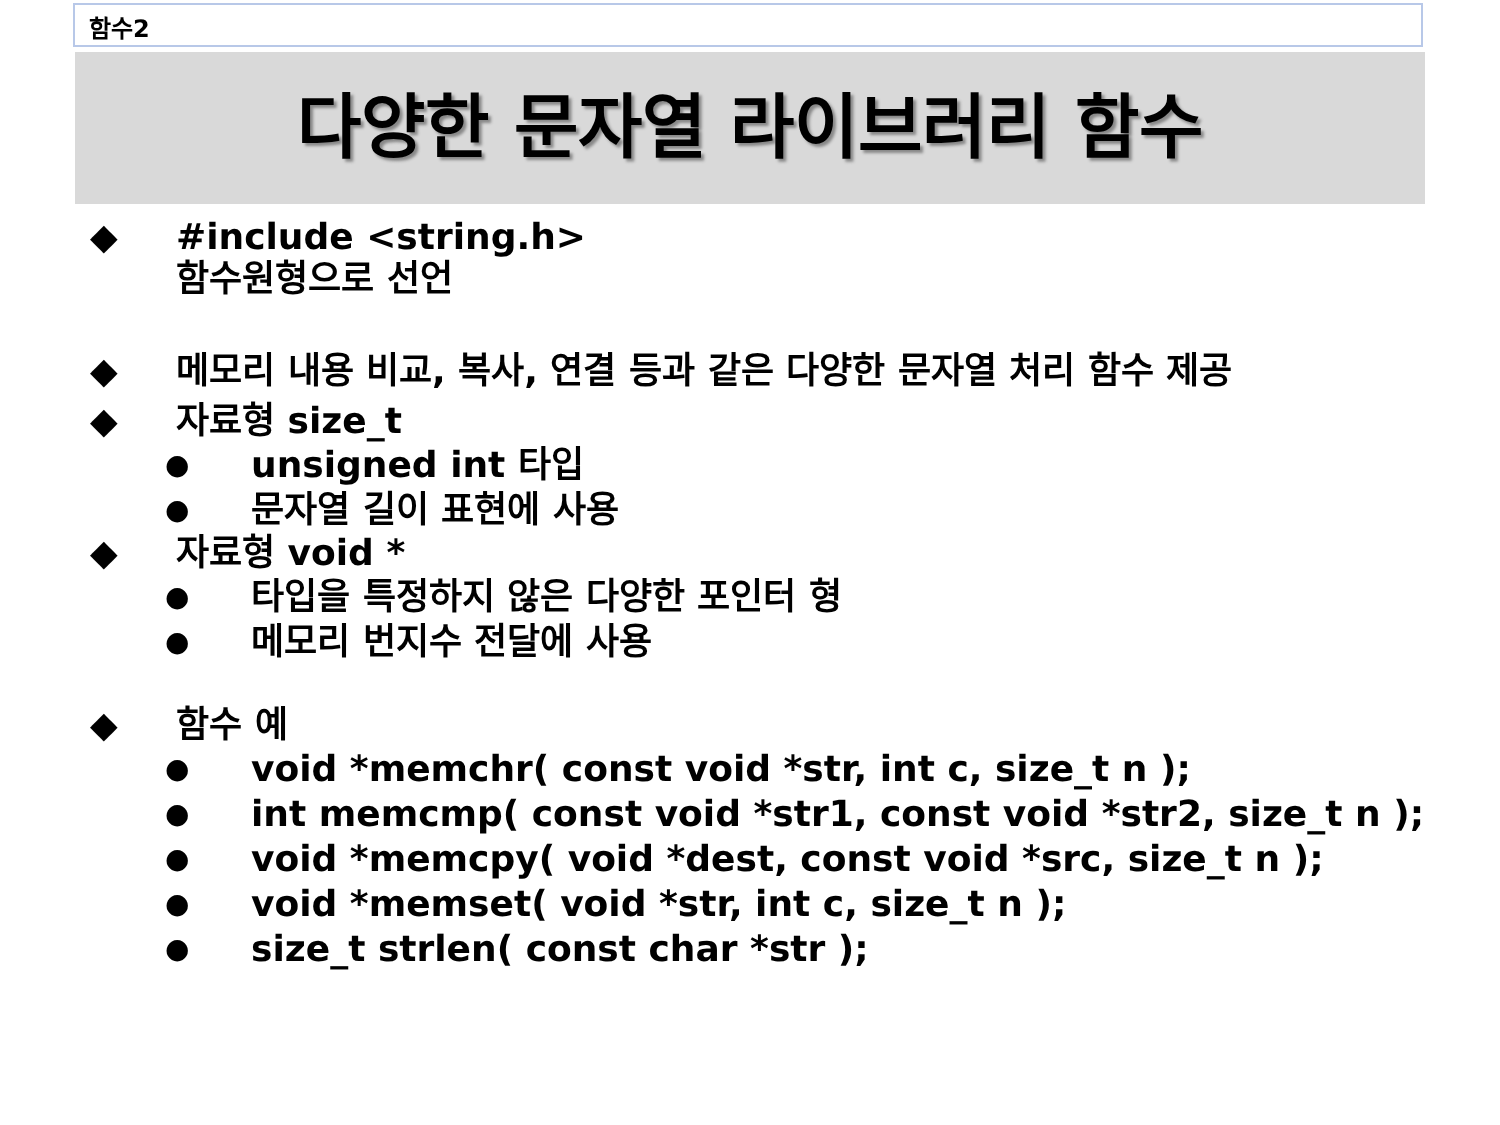함수2
다양한 문자열 라이브러리 함수
◆ #include <string.h>
함수원형으로 선언
◆ 메모리 내용 비교, 복사, 연결 등과 같은 다양한 문자열 처리 함수 제공
◆ 자료형 size_t
● unsigned int 타입
● 문자열 길이 표현에 사용
◆ 자료형 void *
● 타입을 특정하지 않은 다양한 포인터 형
● 메모리 번지수 전달에 사용
◆ 함수 예
● void *memchr( const void *str, int c, size_t n );
● int memcmp( const void *str1, const void *str2, size_t n );
● void *memcpy( void *dest, const void *src, size_t n );
● void *memset( void *str, int c, size_t n );
● size_t strlen( const char *str );